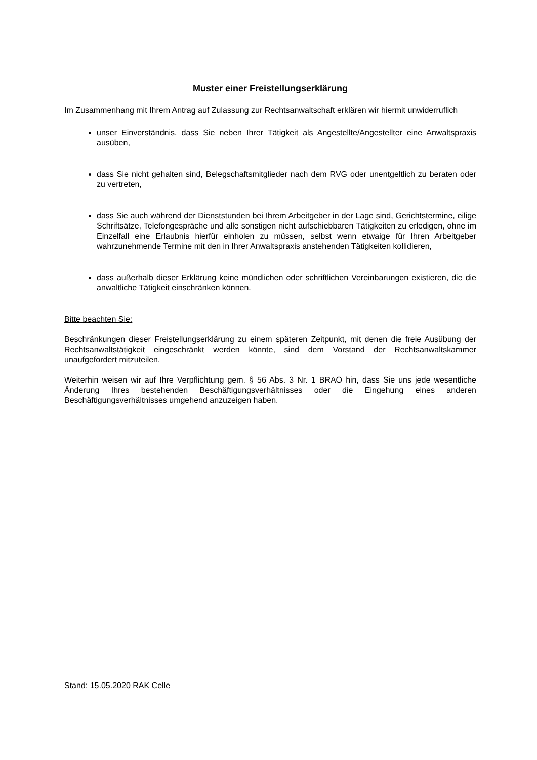Muster einer Freistellungserklärung
Im Zusammenhang mit Ihrem Antrag auf Zulassung zur Rechtsanwaltschaft erklären wir hiermit unwiderruflich
unser Einverständnis, dass Sie neben Ihrer Tätigkeit als Angestellte/Angestellter eine Anwaltspraxis ausüben,
dass Sie nicht gehalten sind, Belegschaftsmitglieder nach dem RVG oder unentgeltlich zu beraten oder zu vertreten,
dass Sie auch während der Dienststunden bei Ihrem Arbeitgeber in der Lage sind, Gerichtstermine, eilige Schriftsätze, Telefongespräche und alle sonstigen nicht aufschiebbaren Tätigkeiten zu erledigen, ohne im Einzelfall eine Erlaubnis hierfür einholen zu müssen, selbst wenn etwaige für Ihren Arbeitgeber wahrzunehmende Termine mit den in Ihrer Anwaltspraxis anstehenden Tätigkeiten kollidieren,
dass außerhalb dieser Erklärung keine mündlichen oder schriftlichen Vereinbarungen existieren, die die anwaltliche Tätigkeit einschränken können.
Bitte beachten Sie:
Beschränkungen dieser Freistellungserklärung zu einem späteren Zeitpunkt, mit denen die freie Ausübung der Rechtsanwaltstätigkeit eingeschränkt werden könnte, sind dem Vorstand der Rechtsanwaltskammer unaufgefordert mitzuteilen.
Weiterhin weisen wir auf Ihre Verpflichtung gem. § 56 Abs. 3 Nr. 1 BRAO hin, dass Sie uns jede wesentliche Änderung Ihres bestehenden Beschäftigungsverhältnisses oder die Eingehung eines anderen Beschäftigungsverhältnisses umgehend anzuzeigen haben.
Stand: 15.05.2020 RAK Celle